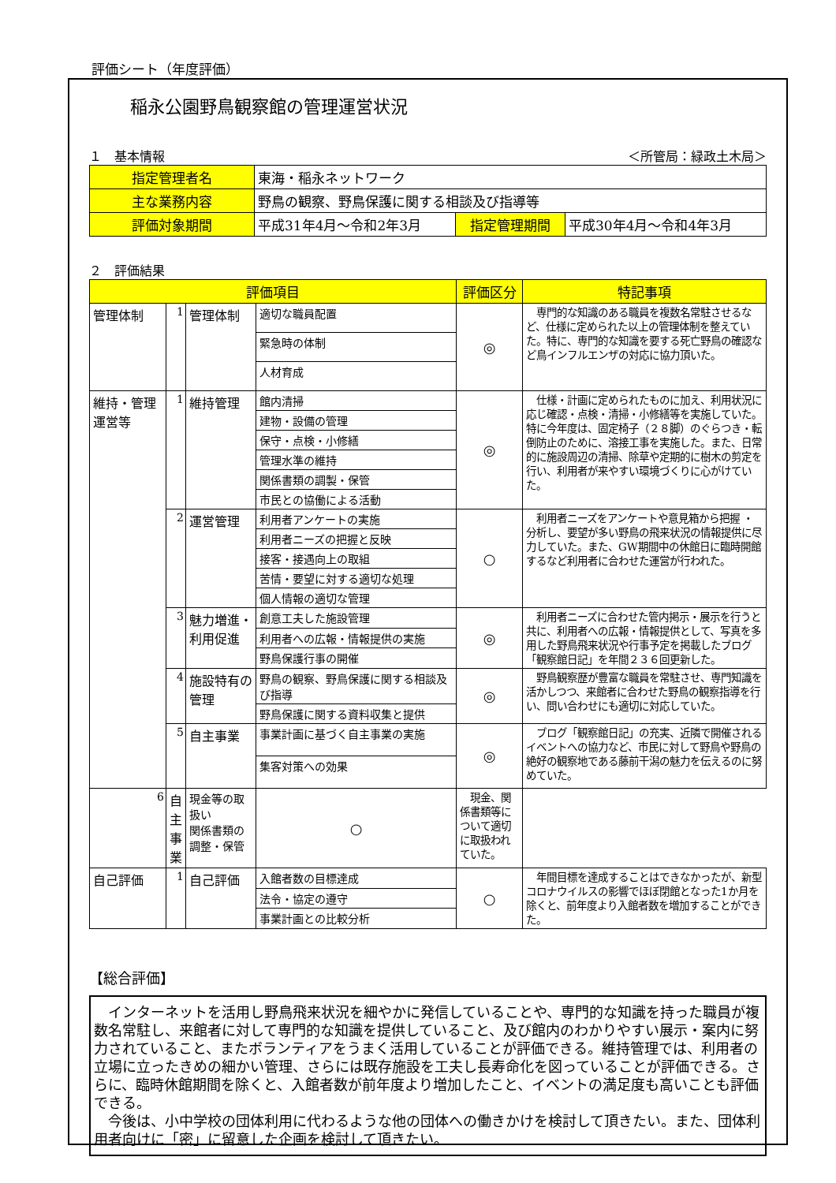評価シート（年度評価）
稲永公園野鳥観察館の管理運営状況
１　基本情報 ＜所管局：緑政土木局＞
| 指定管理者名 | 東海・稲永ネットワーク | | |
| 主な業務内容 | 野鳥の観察、野鳥保護に関する相談及び指導等 | | |
| 評価対象期間 | 平成31年4月～令和2年3月 | 指定管理期間 | 平成30年4月～令和4年3月 |
２　評価結果
| 評価項目 | | | | 評価区分 | 特記事項 |
| --- | --- | --- | --- | --- | --- |
| 管理体制 | 1 | 管理体制 | 適切な職員配置 | ◎ | 専門的な知識のある職員を複数名常駐させるなど、仕様に定められた以上の管理体制を整えていた。特に、専門的な知識を要する死亡野鳥の確認など鳥インフルエンザの対応に協力頂いた。 |
| | | | 緊急時の体制 | | |
| | | | 人材育成 | | |
| 維持・管理運営等 | 1 | 維持管理 | 館内清掃 | ◎ | 仕様・計画に定められたものに加え、利用状況に応じ確認・点検・清掃・小修繕等を実施していた。特に今年度は、固定椅子（２８脚）のぐらつき・転倒防止のために、溶接工事を実施した。また、日常的に施設周辺の清掃、除草や定期的に樹木の剪定を行い、利用者が来やすい環境づくりに心がけていた。 |
| | | | 建物・設備の管理 | | |
| | | | 保守・点検・小修繕 | | |
| | | | 管理水準の維持 | | |
| | | | 関係書類の調製・保管 | | |
| | | | 市民との協働による活動 | | |
| | 2 | 運営管理 | 利用者アンケートの実施 | ○ | 利用者ニーズをアンケートや意見箱から把握 ・分析し、要望が多い野鳥の飛来状況の情報提供に尽力していた。また、GW期間中の休館日に臨時開館するなど利用者に合わせた運営が行われた。 |
| | | | 利用者ニーズの把握と反映 | | |
| | | | 接客・接遇向上の取組 | | |
| | | | 苦情・要望に対する適切な処理 | | |
| | | | 個人情報の適切な管理 | | |
| | 3 | 魅力増進・利用促進 | 創意工夫した施設管理 | ◎ | 利用者ニーズに合わせた管内掲示・展示を行うと共に、利用者への広報・情報提供として、写真を多用した野鳥飛来状況や行事予定を掲載したブログ「観察館日記」を年間２３６回更新した。 |
| | | | 利用者への広報・情報提供の実施 | | |
| | | | 野鳥保護行事の開催 | | |
| | 4 | 施設特有の管理 | 野鳥の観察、野鳥保護に関する相談及び指導 | ◎ | 野鳥観察歴が豊富な職員を常駐させ、専門知識を活かしつつ、来館者に合わせた野鳥の観察指導を行い、問い合わせにも適切に対応していた。 |
| | | | 野鳥保護に関する資料収集と提供 | | |
| | 5 | 自主事業 | 事業計画に基づく自主事業の実施 | ◎ | ブログ「観察館日記」の充実、近隣で開催されるイベントへの協力など、市民に対して野鳥や野鳥の絶好の観察地である藤前干潟の魅力を伝えるのに努めていた。 |
| | | | 集客対策への効果 | | |
| 6 | 自主事業 | 現金等の取扱い 関係書類の調整・保管 | ○ | 現金、関係書類等について適切に取扱われていた。 | |
| 自己評価 | 1 | 自己評価 | 入館者数の目標達成 | ○ | 年間目標を達成することはできなかったが、新型コロナウイルスの影響でほぼ閉館となった1か月を除くと、前年度より入館者数を増加することができた。 |
| | | | 法令・協定の遵守 | | |
| | | | 事業計画との比較分析 | | |
【総合評価】
　インターネットを活用し野鳥飛来状況を細やかに発信していることや、専門的な知識を持った職員が複数名常駐し、来館者に対して専門的な知識を提供していること、及び館内のわかりやすい展示・案内に努力されていること、またボランティアをうまく活用していることが評価できる。維持管理では、利用者の立場に立ったきめの細かい管理、さらには既存施設を工夫し長寿命化を図っていることが評価できる。さらに、臨時休館期間を除くと、入館者数が前年度より増加したこと、イベントの満足度も高いことも評価できる。
　今後は、小中学校の団体利用に代わるような他の団体への働きかけを検討して頂きたい。また、団体利用者向けに「密」に留意した企画を検討して頂きたい。